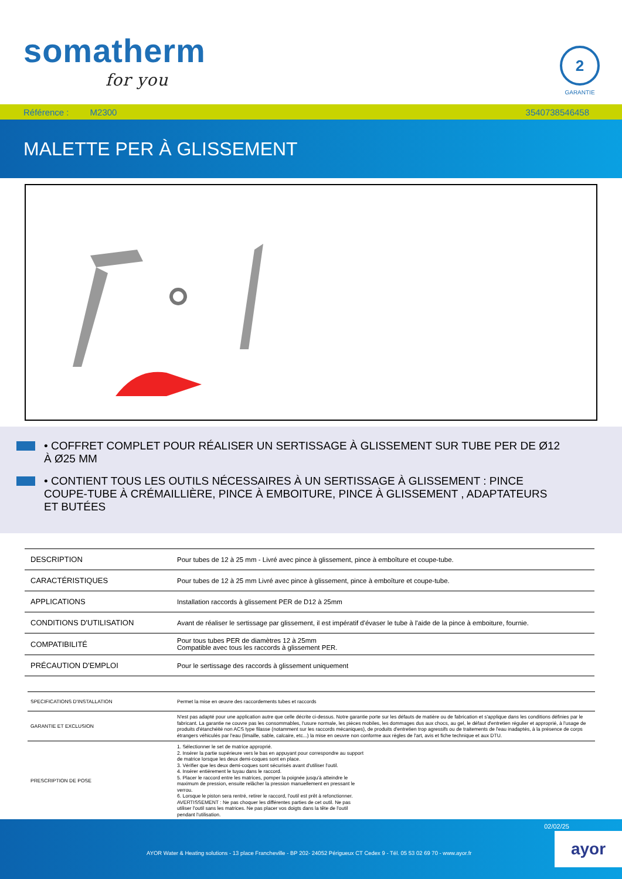somatherm
for you
2
GARANTIE
Référence : M2300 3540738546458
MALETTE PER À GLISSEMENT
• COFFRET COMPLET POUR RÉALISER UN SERTISSAGE À GLISSEMENT SUR TUBE PER DE Ø12 À Ø25 MM
• CONTIENT TOUS LES OUTILS NÉCESSAIRES À UN SERTISSAGE À GLISSEMENT : PINCE COUPE-TUBE À CRÉMAILLIÈRE, PINCE À EMBOITURE, PINCE À GLISSEMENT , ADAPTATEURS ET BUTÉES
| DESCRIPTION | Pour tubes de 12 à 25 mm - Livré avec pince à glissement, pince à emboîture et coupe-tube. |
| CARACTÉRISTIQUES | Pour tubes de 12 à 25 mm Livré avec pince à glissement, pince à emboîture et coupe-tube. |
| APPLICATIONS | Installation raccords à glissement PER de D12 à 25mm |
| CONDITIONS D'UTILISATION | Avant de réaliser le sertissage par glissement, il est impératif d'évaser le tube à l'aide de la pince à emboiture, fournie. |
| COMPATIBILITÉ | Pour tous tubes PER de diamètres 12 à 25mm Compatible avec tous les raccords à glissement PER. |
| PRÉCAUTION D'EMPLOI | Pour le sertissage des raccords à glissement uniquement |
| SPECIFICATIONS D'INSTALLATION | Permet la mise en œuvre des raccordements tubes et raccords |
| GARANTIE ET EXCLUSION | N'est pas adapté pour une application autre que celle décrite ci-dessus. Notre garantie porte sur les défauts de matière ou de fabrication et s'applique dans les conditions définies par le fabricant. La garantie ne couvre pas les consommables, l'usure normale, les pièces mobiles, les dommages dus aux chocs, au gel, le défaut d'entretien régulier et approprié, à l'usage de produits d'étanchéité non ACS type filasse (notamment sur les raccords mécaniques), de produits d'entretien trop agressifs ou de traitements de l'eau inadaptés, à la présence de corps étrangers véhiculés par l'eau (limaille, sable, calcaire, etc...) la mise en oeuvre non conforme aux règles de l'art, avis et fiche technique et aux DTU. |
| PRESCRIPTION DE POSE | 1. Sélectionner le set de matrice approprié. 2. Insérer la partie supérieure vers le bas en appuyant pour correspondre au support de matrice lorsque les deux demi-coques sont en place. 3. Vérifier que les deux demi-coques sont sécurisés avant d'utiliser l'outil. 4. Insérer entièrement le tuyau dans le raccord. 5. Placer le raccord entre les matrices, pomper la poignée jusqu'à atteindre le maximum de pression, ensuite relâcher la pression manuellement en pressant le verrou. 6. Lorsque le piston sera rentré, retirer le raccord, l'outil est prêt à refonctionner. AVERTISSEMENT : Ne pas choquer les différentes parties de cet outil. Ne pas utiliser l'outil sans les matrices. Ne pas placer vos doigts dans la tête de l'outil pendant l'utilisation. |
02/02/25
AYOR Water & Heating solutions - 13 place Francheville - BP 202- 24052 Périgueux CT Cedex 9 - Tél. 05 53 02 69 70 - www.ayor.fr
ayor